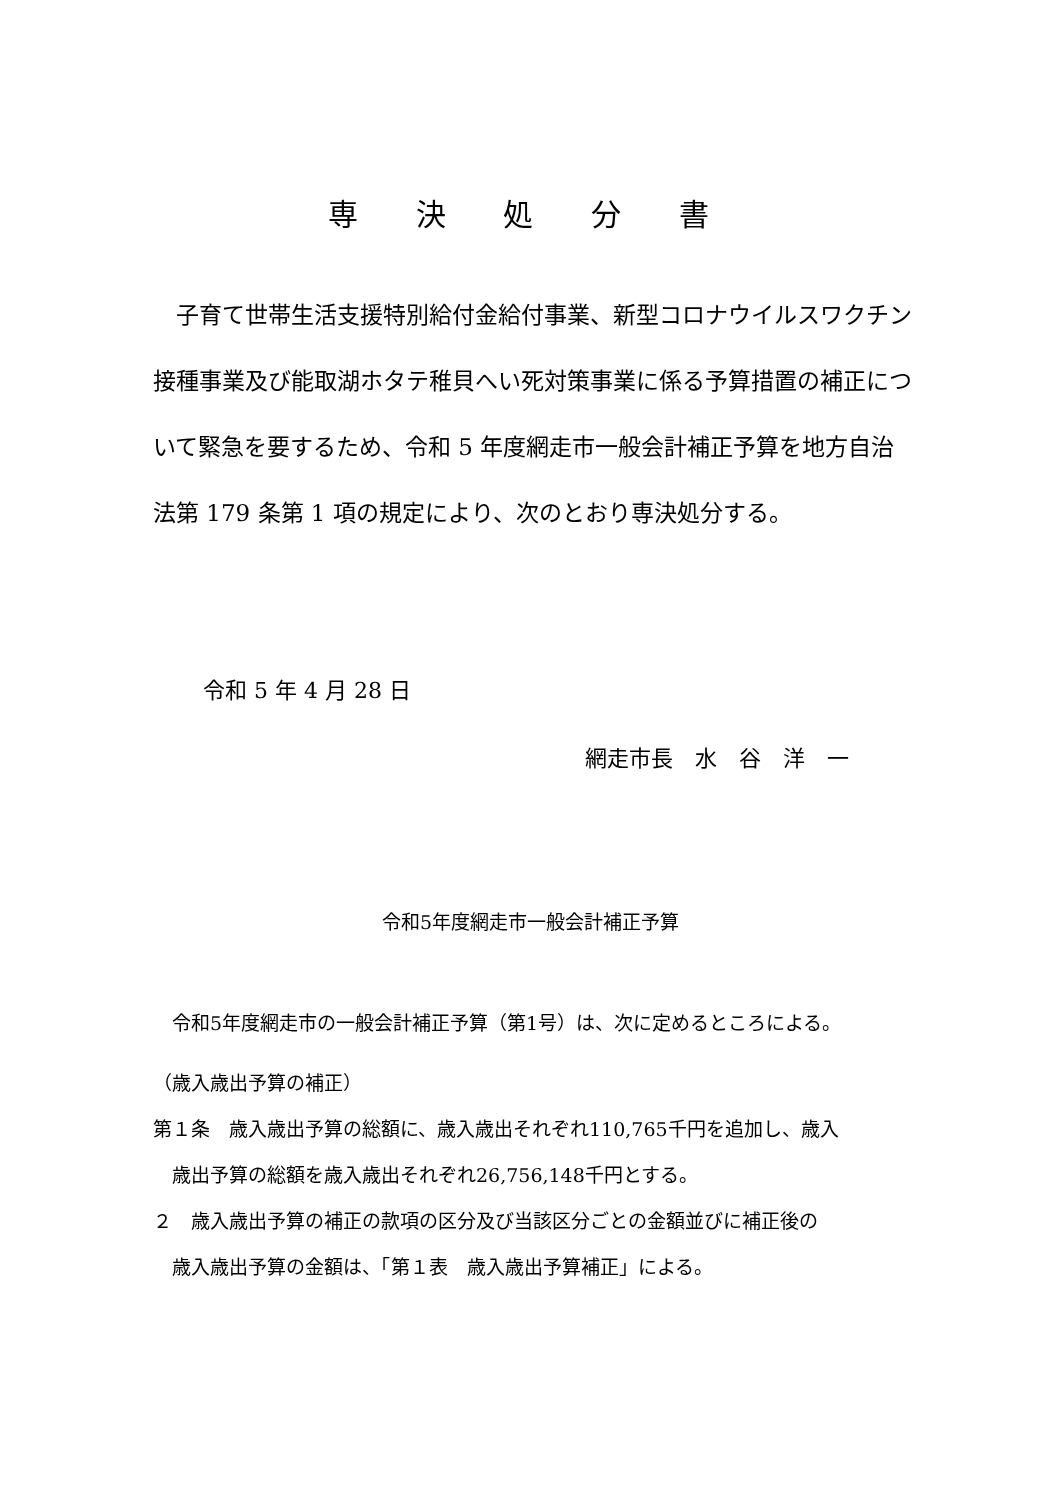専 決 処 分 書
　子育て世帯生活支援特別給付金給付事業、新型コロナウイルスワクチン接種事業及び能取湖ホタテ稚貝へい死対策事業に係る予算措置の補正について緊急を要するため、令和 5 年度網走市一般会計補正予算を地方自治法第 179 条第 1 項の規定により、次のとおり専決処分する。
令和 5 年 4 月 28 日
網走市長　水　谷　洋　一
令和5年度網走市一般会計補正予算
　令和5年度網走市の一般会計補正予算（第1号）は、次に定めるところによる。
（歳入歳出予算の補正）
第１条　歳入歳出予算の総額に、歳入歳出それぞれ110,765千円を追加し、歳入
　歳出予算の総額を歳入歳出それぞれ26,756,148千円とする。
２　歳入歳出予算の補正の款項の区分及び当該区分ごとの金額並びに補正後の
　歳入歳出予算の金額は、「第１表　歳入歳出予算補正」による。